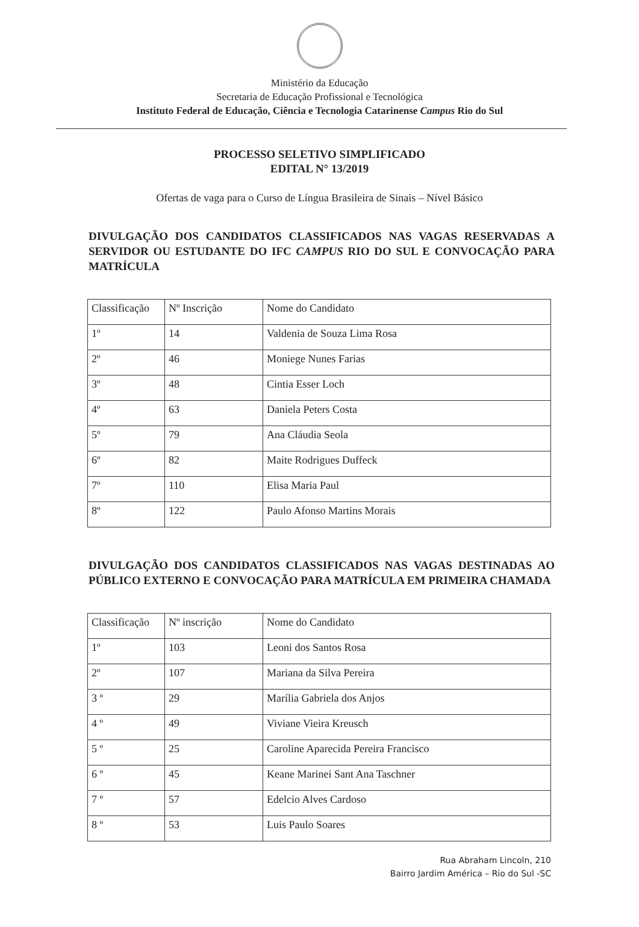Ministério da Educação
Secretaria de Educação Profissional e Tecnológica
Instituto Federal de Educação, Ciência e Tecnologia Catarinense Campus Rio do Sul
PROCESSO SELETIVO SIMPLIFICADO
EDITAL N° 13/2019
Ofertas de vaga para o Curso de Língua Brasileira de Sinais – Nível Básico
DIVULGAÇÃO DOS CANDIDATOS CLASSIFICADOS NAS VAGAS RESERVADAS A SERVIDOR OU ESTUDANTE DO IFC CAMPUS RIO DO SUL E CONVOCAÇÃO PARA MATRÍCULA
| Classificação | Nº Inscrição | Nome do Candidato |
| --- | --- | --- |
| 1º | 14 | Valdenia de Souza Lima Rosa |
| 2º | 46 | Moniege Nunes Farias |
| 3º | 48 | Cintia Esser Loch |
| 4º | 63 | Daniela Peters Costa |
| 5º | 79 | Ana Cláudia Seola |
| 6º | 82 | Maite Rodrigues Duffeck |
| 7º | 110 | Elisa Maria Paul |
| 8º | 122 | Paulo Afonso Martins Morais |
DIVULGAÇÃO DOS CANDIDATOS CLASSIFICADOS NAS VAGAS DESTINADAS AO PÚBLICO EXTERNO E CONVOCAÇÃO PARA MATRÍCULA EM PRIMEIRA CHAMADA
| Classificação | Nº inscrição | Nome do Candidato |
| --- | --- | --- |
| 1º | 103 | Leoni dos Santos Rosa |
| 2º | 107 | Mariana da Silva Pereira |
| 3 º | 29 | Marília Gabriela dos Anjos |
| 4 º | 49 | Viviane Vieira Kreusch |
| 5 º | 25 | Caroline Aparecida Pereira Francisco |
| 6 º | 45 | Keane Marinei Sant Ana Taschner |
| 7 º | 57 | Edelcio Alves Cardoso |
| 8 º | 53 | Luis Paulo Soares |
Rua Abraham Lincoln, 210
Bairro Jardim América – Rio do Sul -SC